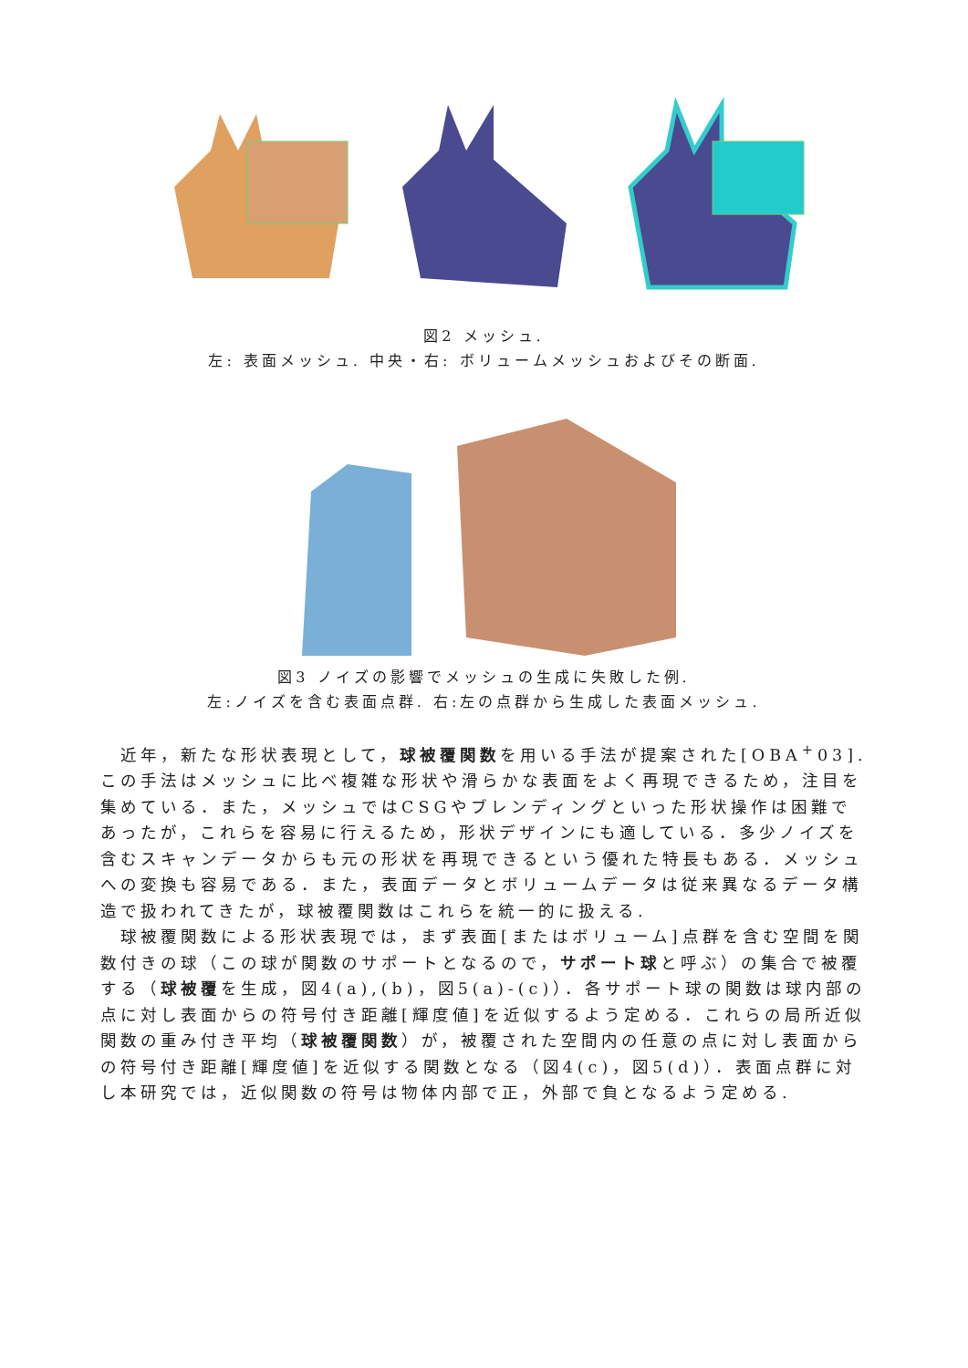図2 メッシュ.
左: 表面メッシュ. 中央・右: ボリュームメッシュおよびその断面.
図3 ノイズの影響でメッシュの生成に失敗した例.
左:ノイズを含む表面点群. 右:左の点群から生成した表面メッシュ.
近年，新たな形状表現として，球被覆関数を用いる手法が提案された[OBA<sup>+</sup>03].この手法はメッシュに比べ複雑な形状や滑らかな表面をよく再現できるため，注目を集めている．また，メッシュではCSGやブレンディングといった形状操作は困難であったが，これらを容易に行えるため，形状デザインにも適している．多少ノイズを含むスキャンデータからも元の形状を再現できるという優れた特長もある．メッシュへの変換も容易である．また，表面データとボリュームデータは従来異なるデータ構造で扱われてきたが，球被覆関数はこれらを統一的に扱える.
球被覆関数による形状表現では，まず表面[またはボリューム]点群を含む空間を関数付きの球（この球が関数のサポートとなるので，サポート球と呼ぶ）の集合で被覆する（球被覆を生成，図4(a),(b)，図5(a)-(c)）．各サポート球の関数は球内部の点に対し表面からの符号付き距離[輝度値]を近似するよう定める．これらの局所近似関数の重み付き平均（球被覆関数）が，被覆された空間内の任意の点に対し表面からの符号付き距離[輝度値]を近似する関数となる（図4(c)，図5(d)）．表面点群に対し本研究では，近似関数の符号は物体内部で正，外部で負となるよう定める.